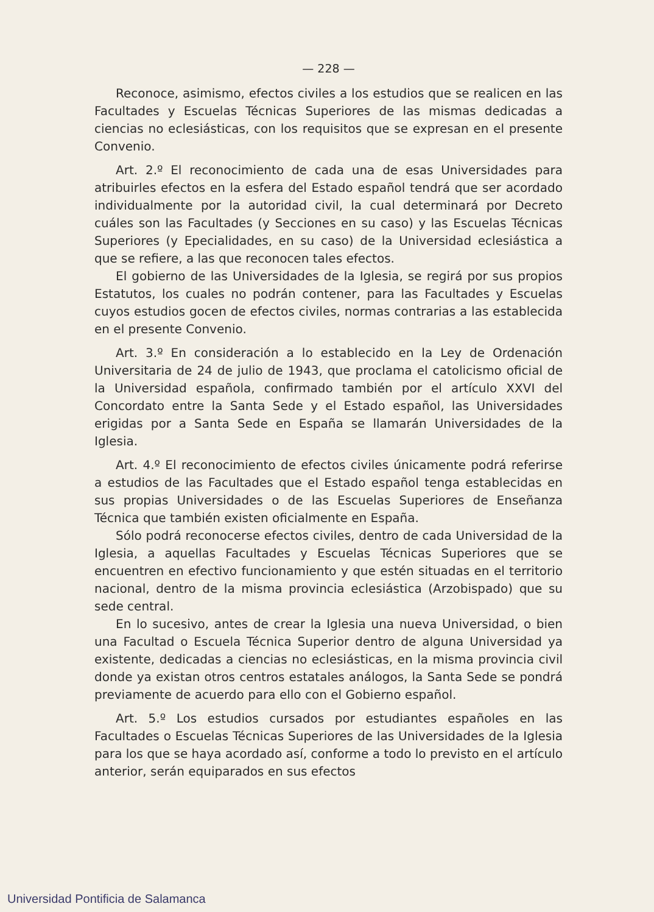— 228 —
Reconoce, asimismo, efectos civiles a los estudios que se realicen en las Facultades y Escuelas Técnicas Superiores de las mismas dedicadas a ciencias no eclesiásticas, con los requisitos que se expresan en el presente Convenio.
Art. 2.º El reconocimiento de cada una de esas Universidades para atribuirles efectos en la esfera del Estado español tendrá que ser acordado individualmente por la autoridad civil, la cual determinará por Decreto cuáles son las Facultades (y Secciones en su caso) y las Escuelas Técnicas Superiores (y Epecialidades, en su caso) de la Universidad eclesiástica a que se refiere, a las que reconocen tales efectos.
El gobierno de las Universidades de la Iglesia, se regirá por sus propios Estatutos, los cuales no podrán contener, para las Facultades y Escuelas cuyos estudios gocen de efectos civiles, normas contrarias a las establecida en el presente Convenio.
Art. 3.º En consideración a lo establecido en la Ley de Ordenación Universitaria de 24 de julio de 1943, que proclama el catolicismo oficial de la Universidad española, confirmado también por el artículo XXVI del Concordato entre la Santa Sede y el Estado español, las Universidades erigidas por a Santa Sede en España se llamarán Universidades de la Iglesia.
Art. 4.º El reconocimiento de efectos civiles únicamente podrá referirse a estudios de las Facultades que el Estado español tenga establecidas en sus propias Universidades o de las Escuelas Superiores de Enseñanza Técnica que también existen oficialmente en España.
Sólo podrá reconocerse efectos civiles, dentro de cada Universidad de la Iglesia, a aquellas Facultades y Escuelas Técnicas Superiores que se encuentren en efectivo funcionamiento y que estén situadas en el territorio nacional, dentro de la misma provincia eclesiástica (Arzobispado) que su sede central.
En lo sucesivo, antes de crear la Iglesia una nueva Universidad, o bien una Facultad o Escuela Técnica Superior dentro de alguna Universidad ya existente, dedicadas a ciencias no eclesiásticas, en la misma provincia civil donde ya existan otros centros estatales análogos, la Santa Sede se pondrá previamente de acuerdo para ello con el Gobierno español.
Art. 5.º Los estudios cursados por estudiantes españoles en las Facultades o Escuelas Técnicas Superiores de las Universidades de la Iglesia para los que se haya acordado así, conforme a todo lo previsto en el artículo anterior, serán equiparados en sus efectos
Universidad Pontificia de Salamanca